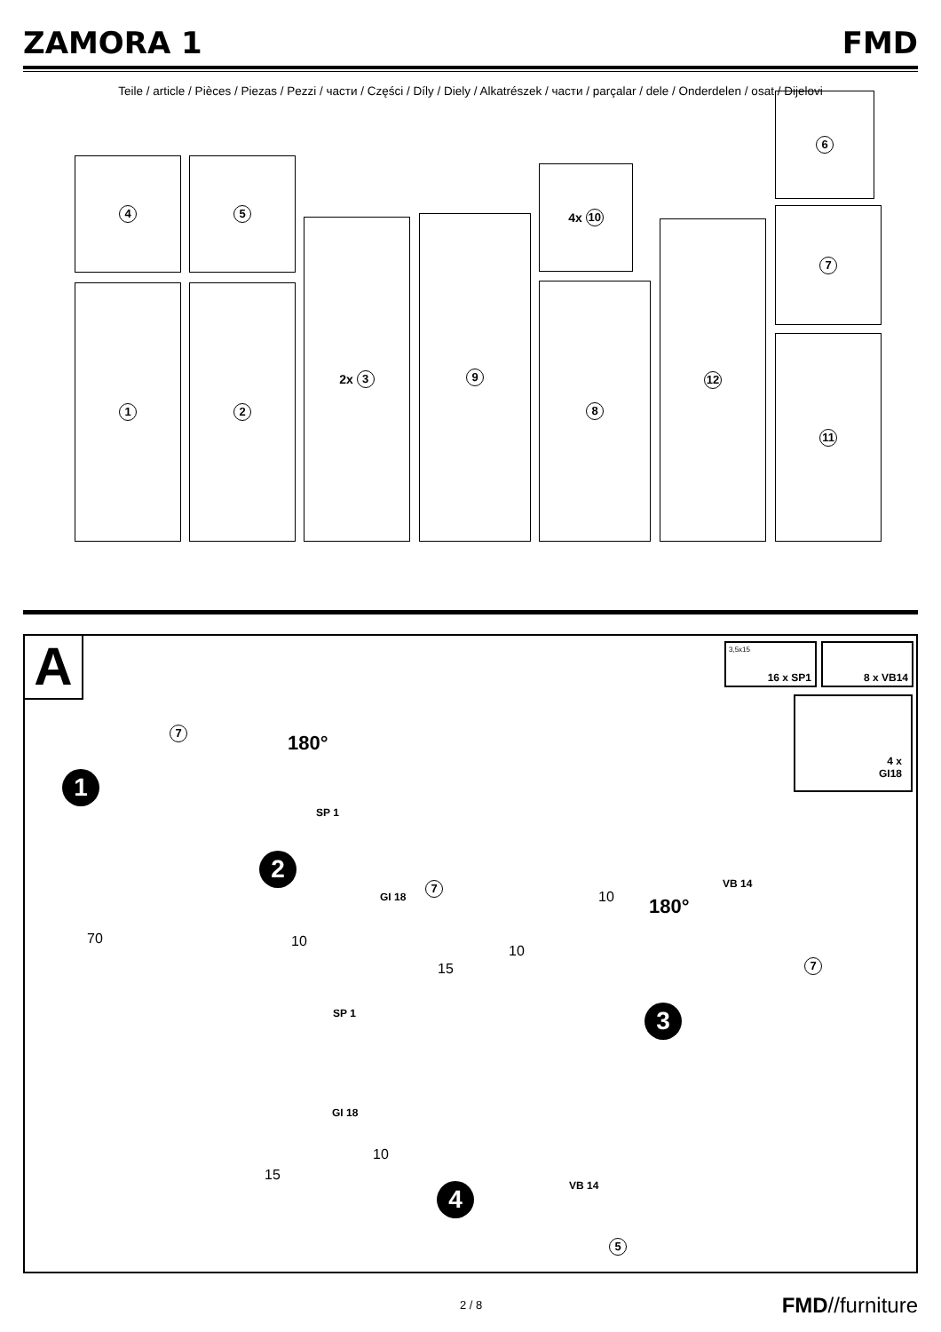ZAMORA 1 FMD
Teile / article / Pièces / Piezas / Pezzi / части / Części / Díly / Diely / Alkatrészek / части / parçalar / dele / Onderdelen / osat / Dijelovi
4 5
1 2
2x 3 9
4x 10
8
12
6
7
11
A
1
2
3
4
180°
180°
SP 1
GI 18
VB 14
VB 14
SP 1
GI 18
10
10
15
10
70
15
10
7
7
7
5
3,5x15
16 x SP1
8 x VB14
4 x
GI18
2 / 8 FMD//furniture